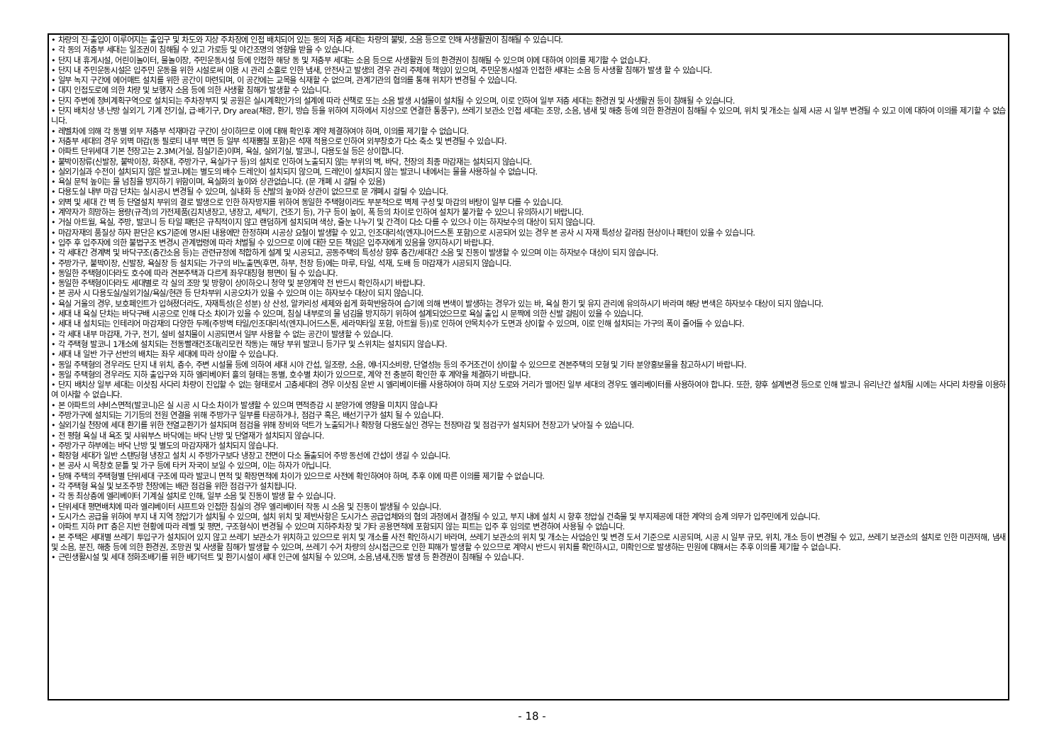• 차량의 진·출입이 이루어지는 출입구 및 차도와 지상 주차장에 인접 배치되어 있는 동의 저층 세대는 차량의 불빛, 소음 등으로 인해 사생활권이 침해될 수 있습니다.
• 각 동의 저층부 세대는 일조권이 침해될 수 있고 가로등 및 야간조명의 영향을 받을 수 있습니다.
• 단지 내 휴게시설, 어린이놀이터, 물놀이장, 주민운동시설 등에 인접한 해당 동 및 저층부 세대는 소음 등으로 사생활권 등의 환경권이 침해될 수 있으며 이에 대하여 이의를 제기할 수 없습니다.
• 단지 내 주민운동시설은 입주민 운동을 위한 시설로써 이용 시 관리 소홀로 인한 냄새, 안전사고 발생의 경우 관리 주체에 책임이 있으며, 주민운동시설과 인접한 세대는 소음 등 사생활 침해가 발생 할 수 있습니다.
• 일부 녹지 구간에 에어매트 설치를 위한 공간이 마련되며, 이 공간에는 교목을 식재할 수 없으며, 관계기관의 협의를 통해 위치가 변경될 수 있습니다.
• 대지 인접도로에 의한 차량 및 보행자 소음 등에 의한 사생활 침해가 발생할 수 있습니다.
• 단지 주변에 정비계획구역으로 설치되는 주차장부지 및 공원은 실시계획인가의 설계에 따라 산책로 또는 소음 발생 시설물이 설치될 수 있으며, 이로 인하여 일부 저층 세대는 환경권 및 사생활권 등이 침해될 수 있습니다.
• 단지 배치상 냉·난방 실외기, 기계 전기실, 급·배기구, Dry area(채광, 환기, 방습 등을 위하여 지하에서 지상으로 연결한 통풍구), 쓰레기 보관소 인접 세대는 조망, 소음, 냄새 및 해충 등에 의한 환경권이 침해될 수 있으며, 위치 및 개소는 실제 시공 시 일부 변경될 수 있고 이에 대하여 이의를 제기할 수 없습니다.
• 레벨차에 의해 각 동별 외부 저층부 석재마감 구간이 상이하므로 이에 대해 확인후 계약 체결하여야 하며, 이의를 제기할 수 없습니다.
• 저층부 세대의 경우 외벽 마감(동 필로티 내부 벽면 등 일부 석재뿜칠 포함)은 석재 적용으로 인하여 외부창호가 다소 축소 및 변경될 수 있습니다.
• 아파트 단위세대 기본 천장고는 2.3M(거실, 침실기준)이며, 욕실, 실외기실, 발코니, 다용도실 등은 상이합니다.
• 붙박이장류(신발장, 붙박이장, 화장대, 주방가구, 욕실가구 등)의 설치로 인하여 노출되지 않는 부위의 벽, 바닥, 천장의 최종 마감재는 설치되지 않습니다.
• 실외기실과 수전이 설치되지 않은 발코니에는 별도의 배수 드레인이 설치되지 않으며, 드레인이 설치되지 않는 발코니 내에서는 물을 사용하실 수 없습니다.
• 욕실 문턱 높이는 물 넘침을 방지하기 위함이며, 욕실화의 높이와 상관없습니다. (문 개폐 시 걸릴 수 있음)
• 다용도실 내부 마감 단차는 실시공시 변경될 수 있으며, 실내화 등 신발의 높이와 상관이 없으므로 문 개폐시 걸릴 수 있습니다.
• 외벽 및 세대 간 벽 등 단열설치 부위의 결로 발생으로 인한 하자방지를 위하여 동일한 주택형이라도 부분적으로 벽체 구성 및 마감의 바탕이 일부 다를 수 있습니다.
• 계약자가 희망하는 용량(규격)의 가전제품(김치냉장고, 냉장고, 세탁기, 건조기 등), 가구 등이 높이, 폭 등의 차이로 인하여 설치가 불가할 수 있으니 유의하시기 바랍니다.
• 거실 아트월, 욕실, 주방, 발코니 등 타일 패턴은 규칙적이지 않고 랜덤하게 설치되며 색상, 줄눈 나누기 및 간격이 다소 다를 수 있으나 이는 하자보수의 대상이 되지 않습니다.
• 마감자재의 품질상 하자 판단은 KS기준에 명시된 내용에만 한정하며 시공상 요철이 발생할 수 있고, 인조대리석(엔지니어드스톤 포함)으로 시공되어 있는 경우 본 공사 시 자재 특성상 갈라짐 현상이나 패턴이 있을 수 있습니다.
• 입주 후 입주자에 의한 불법구조 변경시 관계법령에 따라 처벌될 수 있으므로 이에 대한 모든 책임은 입주자에게 있음을 양지하시기 바랍니다.
• 각 세대간 경계벽 및 바닥구조(층간소음 등)는 관련규정에 적합하게 설계 및 시공되고, 공동주택의 특성상 향후 층간/세대간 소음 및 진동이 발생할 수 있으며 이는 하자보수 대상이 되지 않습니다.
• 주방가구, 붙박이장, 신발장, 욕실장 등 설치되는 가구의 비노출면(후면, 하부, 천장 등)에는 마루, 타일, 석재, 도배 등 마감재가 시공되지 않습니다.
• 동일한 주택형이더라도 호수에 따라 견본주택과 다르게 좌우대칭형 평면이 될 수 있습니다.
• 동일한 주택형이더라도 세대별로 각 실의 조망 및 방향이 상이하오니 청약 및 분양계약 전 반드시 확인하시기 바랍니다.
• 본 공사 시 다용도실/실외기실/욕실/현관 등 단차부위 시공오차가 있을 수 있으며 이는 하자보수 대상이 되지 않습니다.
• 욕실 거울의 경우, 보호페인트가 입혀졌더라도, 자재특성(은 성분) 상 산성, 알카리성 세제와 쉽게 화학반응하여 습기에 의해 변색이 발생하는 경우가 있는 바, 욕실 환기 및 유지 관리에 유의하시기 바라며 해당 변색은 하자보수 대상이 되지 않습니다.
• 세대 내 욕실 단차는 바닥구배 시공으로 인해 다소 차이가 있을 수 있으며, 침실 내부로의 물 넘김을 방지하기 위하여 설계되었으므로 욕실 출입 시 문짝에 의한 신발 걸림이 있을 수 있습니다.
• 세대 내 설치되는 인테리어 마감재의 다양한 두께(주방벽 타일/인조대리석(엔지니어드스톤, 세라믹타일 포함, 아트월 등))로 인하여 안목치수가 도면과 상이할 수 있으며, 이로 인해 설치되는 가구의 폭이 줄어들 수 있습니다.
• 각 세대 내부 마감재, 가구, 전기, 설비 설치물이 시공되면서 일부 사용할 수 없는 공간이 발생할 수 있습니다.
• 각 주택형 발코니 1개소에 설치되는 전동빨래건조대(리모컨 작동)는 해당 부위 발코니 등기구 및 스위치는 설치되지 않습니다.
• 세대 내 일반 가구 선반의 배치는 좌우 세대에 따라 상이할 수 있습니다.
• 동일 주택형의 경우라도 단지 내 위치, 층수, 주변 시설물 등에 의하여 세대 시야 간섭, 일조량, 소음, 에너지소비량, 단열성능 등의 주거조건이 상이할 수 있으므로 견본주택의 모형 및 기타 분양홍보물을 참고하시기 바랍니다.
• 동일 주택형의 경우라도 지하 출입구와 지하 엘리베이터 홀의 형태는 동별, 호수별 차이가 있으므로, 계약 전 충분히 확인한 후 계약을 체결하기 바랍니다.
• 단지 배치상 일부 세대는 이삿짐 사다리 차량이 진입할 수 없는 형태로서 고층세대의 경우 이삿짐 운반 시 엘리베이터를 사용하여야 하며 지상 도로와 거리가 떨어진 일부 세대의 경우도 엘리베이터를 사용하여야 합니다. 또한, 향후 설계변경 등으로 인해 발코니 유리난간 설치될 시에는 사다리 차량을 이용하여 이사할 수 없습니다.
• 본 아파트의 서비스면적(발코니)은 실 시공 시 다소 차이가 발생할 수 있으며 면적증감 시 분양가에 영향을 미치지 않습니다
• 주방가구에 설치되는 기기등의 전원 연결을 위해 주방가구 일부를 타공하거나, 점검구 혹은, 배선기구가 설치 될 수 있습니다.
• 실외기실 천장에 세대 환기를 위한 전열교환기가 설치되며 점검을 위해 장비와 덕트가 노출되거나 확장형 다용도실인 경우는 천장마감 및 점검구가 설치되어 천장고가 낮아질 수 있습니다.
• 전 평형 욕실 내 욕조 및 샤워부스 바닥에는 바닥 난방 및 단열재가 설치되지 않습니다.
• 주방가구 하부에는 바닥 난방 및 별도의 마감자재가 설치되지 않습니다.
• 확장형 세대가 일반 스탠딩형 냉장고 설치 시 주방가구보다 냉장고 전면이 다소 돌출되어 주방 동선에 간섭이 생길 수 있습니다.
• 본 공사 시 목창호 문틀 및 가구 등에 타커 자국이 보일 수 있으며, 이는 하자가 아닙니다.
• 당해 주택의 주택형별 단위세대 구조에 따라 발코니 면적 및 확장면적에 차이가 있으므로 사전에 확인하여야 하며, 추후 이에 따른 이의를 제기할 수 없습니다.
• 각 주택형 욕실 및 보조주방 천장에는 배관 점검을 위한 점검구가 설치됩니다.
• 각 동 최상층에 엘리베이터 기계실 설치로 인해, 일부 소음 및 진동이 발생 할 수 있습니다.
• 단위세대 평면배치에 따라 엘리베이터 샤프트와 인접한 침실의 경우 엘리베이터 작동 시 소음 및 진동이 발생될 수 있습니다.
• 도시가스 공급을 위하여 부지 내 지역 정압기가 설치될 수 있으며, 설치 위치 및 제반사항은 도시가스 공급업체와의 협의 과정에서 결정될 수 있고, 부지 내에 설치 시 향후 정압실 건축물 및 부지제공에 대한 계약의 승계 의무가 입주민에게 있습니다.
• 아파트 지하 PIT 층은 지반 현황에 따라 레벨 및 평면, 구조형식이 변경될 수 있으며 지하주차장 및 기타 공용면적에 포함되지 않는 피트는 입주 후 임의로 변경하여 사용될 수 없습니다.
• 본 주택은 세대별 쓰레기 투입구가 설치되어 있지 않고 쓰레기 보관소가 위치하고 있으므로 위치 및 개소를 사전 확인하시기 바라며, 쓰레기 보관소의 위치 및 개소는 사업승인 및 변경 도서 기준으로 시공되며, 시공 시 일부 규모, 위치, 개소 등이 변경될 수 있고, 쓰레기 보관소의 설치로 인한 미관저해, 냄새 및 소음, 분진, 해충 등에 의한 환경권, 조망권 및 사생활 침해가 발생할 수 있으며, 쓰레기 수거 차량의 상시접근으로 인한 피해가 발생할 수 있으므로 계약시 반드시 위치를 확인하시고, 미확인으로 발생하는 민원에 대해서는 추후 이의를 제기할 수 없습니다.
• 근린생활시설 및 세대 정화조배기를 위한 배기덕트 및 환기시설이 세대 인근에 설치될 수 있으며, 소음,냄새,진동 발생 등 환경권이 침해될 수 있습니다.
- 18 -